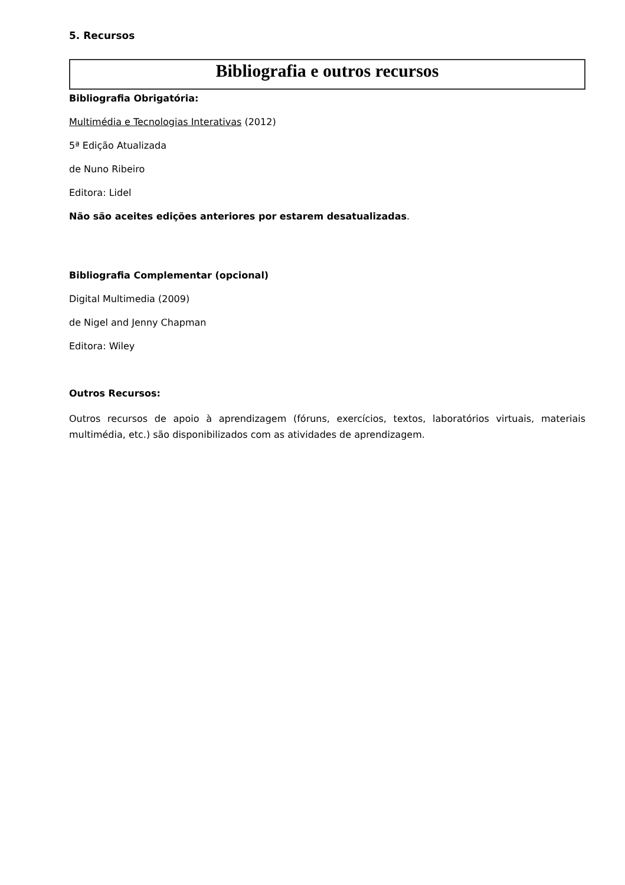5. Recursos
Bibliografia e outros recursos
Bibliografia Obrigatória:
Multimédia e Tecnologias Interativas (2012)
5ª Edição Atualizada
de Nuno Ribeiro
Editora: Lidel
Não são aceites edições anteriores por estarem desatualizadas.
Bibliografia Complementar (opcional)
Digital Multimedia (2009)
de Nigel and Jenny Chapman
Editora: Wiley
Outros Recursos:
Outros recursos de apoio à aprendizagem (fóruns, exercícios, textos, laboratórios virtuais, materiais multimédia, etc.) são disponibilizados com as atividades de aprendizagem.